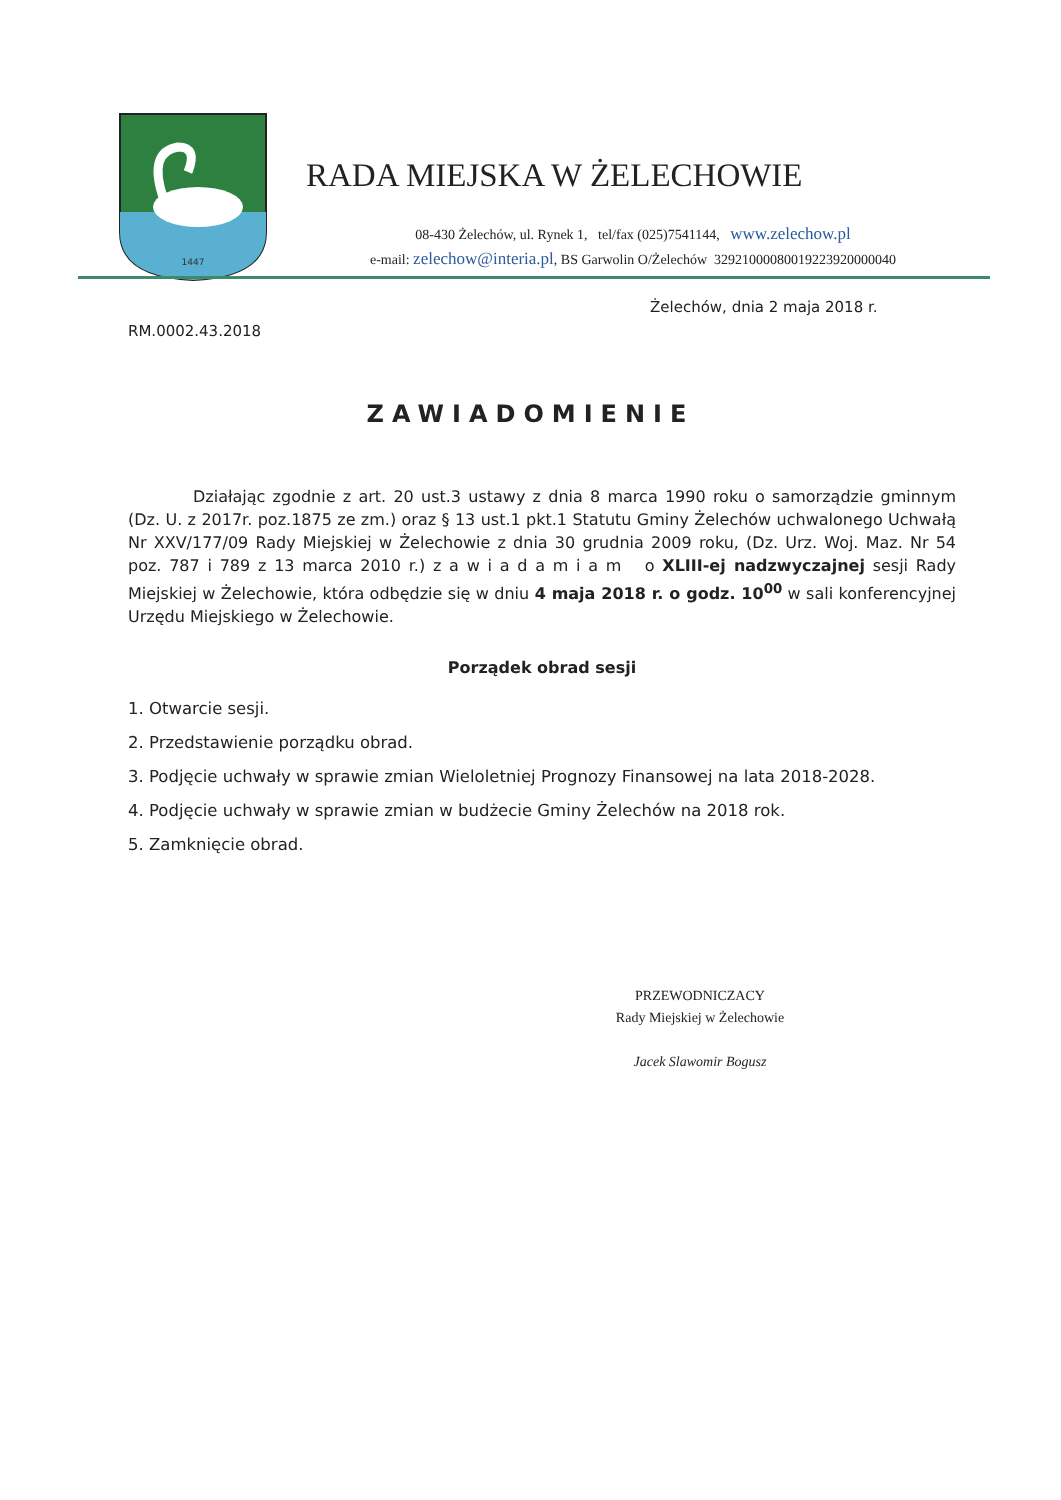1447
RADA MIEJSKA W ŻELECHOWIE
08-430 Żelechów, ul. Rynek 1, tel/fax (025)7541144, www.zelechow.pl
e-mail: zelechow@interia.pl, BS Garwolin O/Żelechów 32921000080019223920000040
Żelechów, dnia 2 maja 2018 r.
RM.0002.43.2018
ZAWIADOMIENIE
Działając zgodnie z art. 20 ust.3 ustawy z dnia 8 marca 1990 roku o samorządzie gminnym (Dz. U. z 2017r. poz.1875 ze zm.) oraz § 13 ust.1 pkt.1 Statutu Gminy Żelechów uchwalonego Uchwałą Nr XXV/177/09 Rady Miejskiej w Żelechowie z dnia 30 grudnia 2009 roku, (Dz. Urz. Woj. Maz. Nr 54 poz. 787 i 789 z 13 marca 2010 r.) z a w i a d a m i a m o XLIII-ej nadzwyczajnej sesji Rady Miejskiej w Żelechowie, która odbędzie się w dniu 4 maja 2018 r. o godz. 10<sup>00</sup> w sali konferencyjnej Urzędu Miejskiego w Żelechowie.
Porządek obrad sesji
1. Otwarcie sesji.
2. Przedstawienie porządku obrad.
3. Podjęcie uchwały w sprawie zmian Wieloletniej Prognozy Finansowej na lata 2018-2028.
4. Podjęcie uchwały w sprawie zmian w budżecie Gminy Żelechów na 2018 rok.
5. Zamknięcie obrad.
PRZEWODNICZACY
Rady Miejskiej w Żelechowie
Jacek Slawomir Bogusz